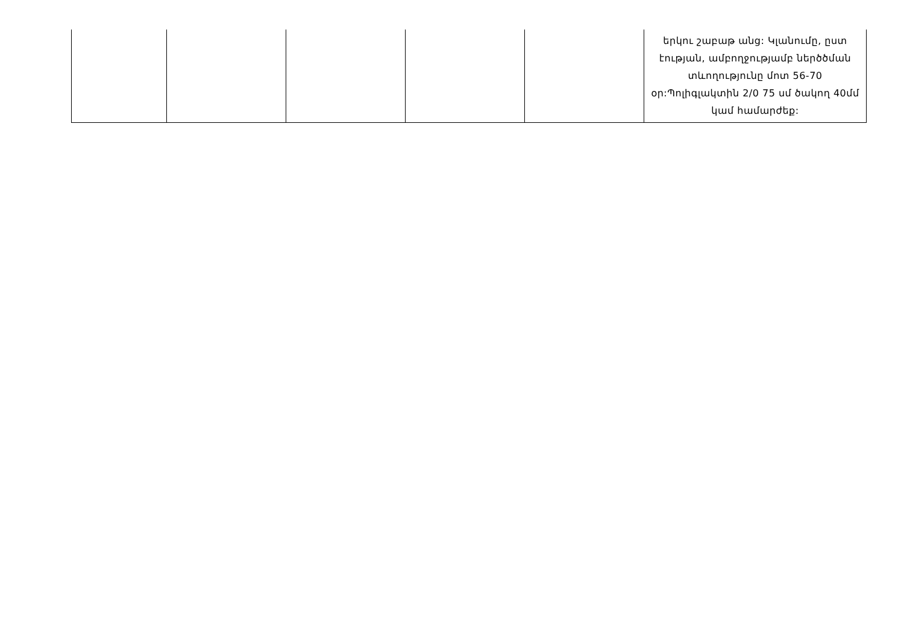| | | | | | երկու շաբաթ անց: Կլանումը, ըստ էության, ամբողջությամբ ներծծման տևողությունը մոտ 56-70 օր:Պոլիգլակտին 2/0 75 սմ ծակող 40մմ կամ համարժեք: |